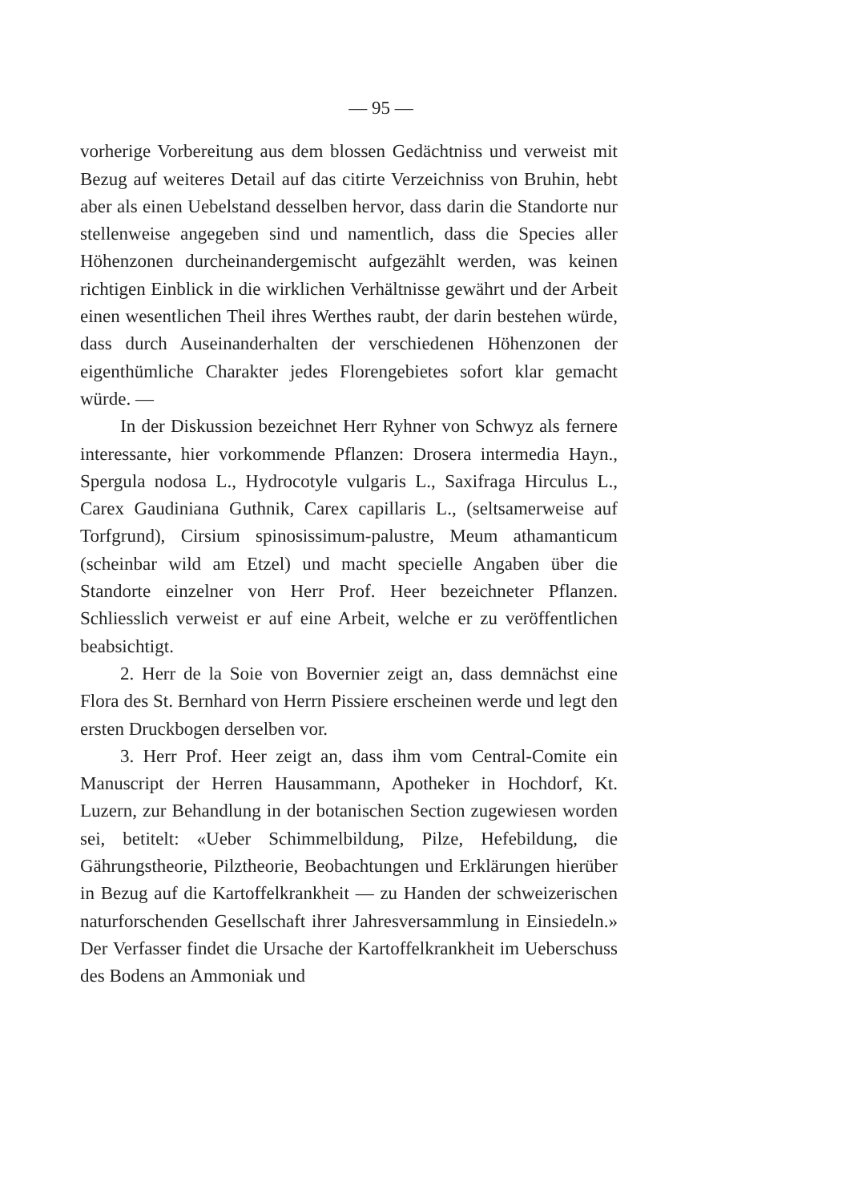— 95 —
vorherige Vorbereitung aus dem blossen Gedächtniss und verweist mit Bezug auf weiteres Detail auf das citirte Verzeichniss von Bruhin, hebt aber als einen Uebelstand desselben hervor, dass darin die Standorte nur stellenweise angegeben sind und namentlich, dass die Species aller Höhenzonen durcheinandergemischt aufgezählt werden, was keinen richtigen Einblick in die wirklichen Verhältnisse gewährt und der Arbeit einen wesentlichen Theil ihres Werthes raubt, der darin bestehen würde, dass durch Auseinanderhalten der verschiedenen Höhenzonen der eigenthümliche Charakter jedes Florengebietes sofort klar gemacht würde. —
In der Diskussion bezeichnet Herr Ryhner von Schwyz als fernere interessante, hier vorkommende Pflanzen: Drosera intermedia Hayn., Spergula nodosa L., Hydrocotyle vulgaris L., Saxifraga Hirculus L., Carex Gaudiniana Guthnik, Carex capillaris L., (seltsamerweise auf Torfgrund), Cirsium spinosissimum-palustre, Meum athamanticum (scheinbar wild am Etzel) und macht specielle Angaben über die Standorte einzelner von Herr Prof. Heer bezeichneter Pflanzen. Schliesslich verweist er auf eine Arbeit, welche er zu veröffentlichen beabsichtigt.
2. Herr de la Soie von Bovernier zeigt an, dass demnächst eine Flora des St. Bernhard von Herrn Pissiere erscheinen werde und legt den ersten Druckbogen derselben vor.
3. Herr Prof. Heer zeigt an, dass ihm vom Central-Comite ein Manuscript der Herren Hausammann, Apotheker in Hochdorf, Kt. Luzern, zur Behandlung in der botanischen Section zugewiesen worden sei, betitelt: «Ueber Schimmelbildung, Pilze, Hefebildung, die Gährungstheorie, Pilztheorie, Beobachtungen und Erklärungen hierüber in Bezug auf die Kartoffelkrankheit — zu Handen der schweizerischen naturforschenden Gesellschaft ihrer Jahresversammlung in Einsiedeln.» Der Verfasser findet die Ursache der Kartoffelkrankheit im Ueberschuss des Bodens an Ammoniak und